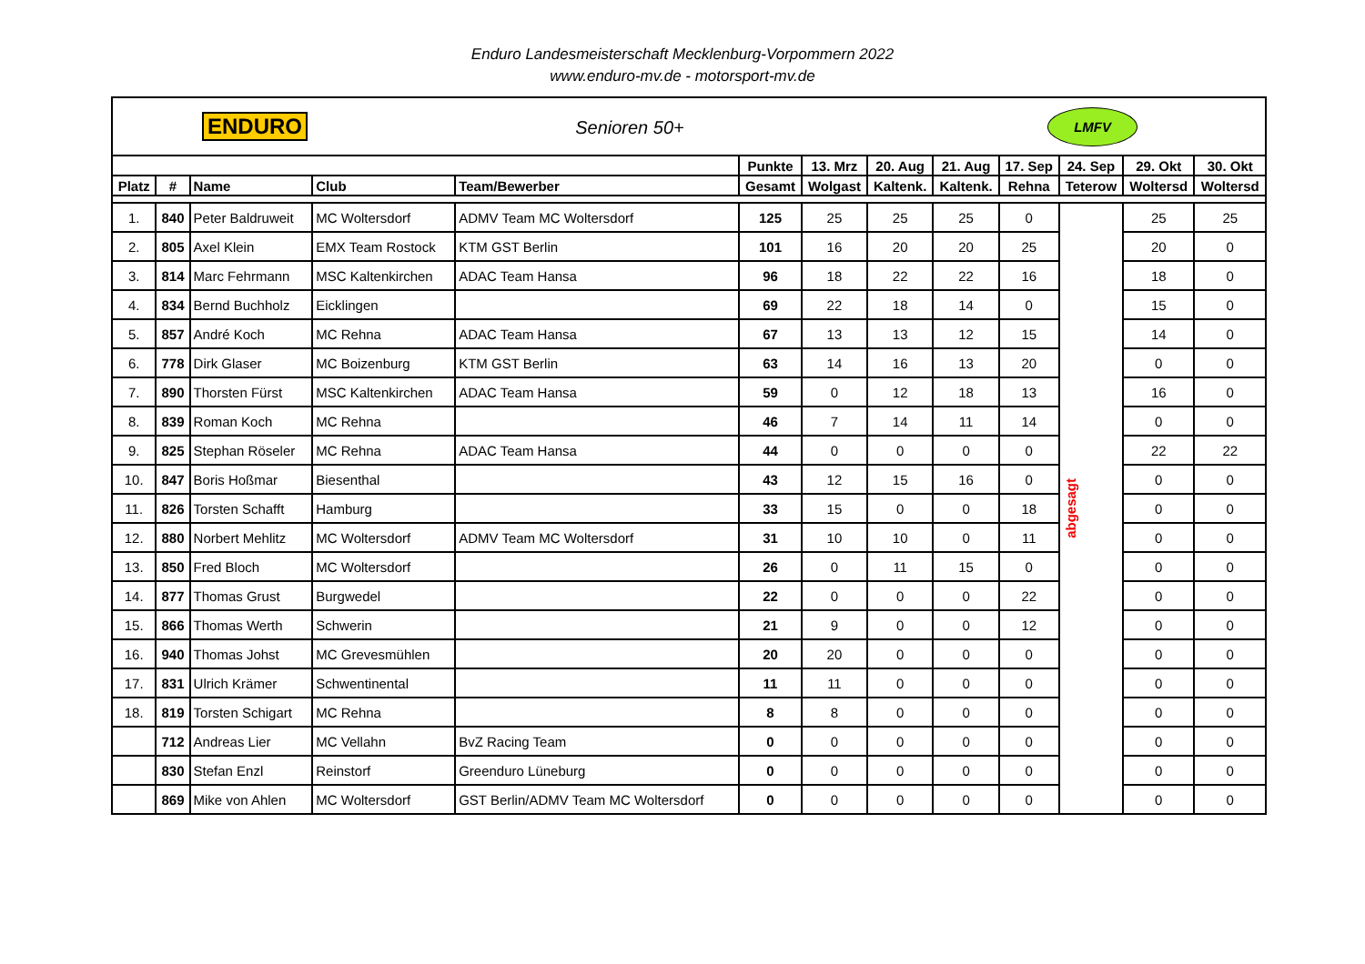Enduro Landesmeisterschaft Mecklenburg-Vorpommern 2022
www.enduro-mv.de - motorsport-mv.de
| ENDURO Senioren 50+ | | | | | LMFV | | | | | | | |
| | | | | | Punkte | 13. Mrz | 20. Aug | 21. Aug | 17. Sep | 24. Sep | 29. Okt | 30. Okt |
| Platz | # | Name | Club | Team/Bewerber | Gesamt | Wolgast | Kaltenk. | Kaltenk. | Rehna | Teterow | Woltersd | Woltersd |
| 1. | 840 | Peter Baldruweit | MC Woltersdorf | ADMV Team MC Woltersdorf | 125 | 25 | 25 | 25 | 0 | abgesagt | 25 | 25 |
| 2. | 805 | Axel Klein | EMX Team Rostock | KTM GST Berlin | 101 | 16 | 20 | 20 | 25 | | 20 | 0 |
| 3. | 814 | Marc Fehrmann | MSC Kaltenkirchen | ADAC Team Hansa | 96 | 18 | 22 | 22 | 16 | | 18 | 0 |
| 4. | 834 | Bernd Buchholz | Eicklingen | | 69 | 22 | 18 | 14 | 0 | | 15 | 0 |
| 5. | 857 | André Koch | MC Rehna | ADAC Team Hansa | 67 | 13 | 13 | 12 | 15 | | 14 | 0 |
| 6. | 778 | Dirk Glaser | MC Boizenburg | KTM GST Berlin | 63 | 14 | 16 | 13 | 20 | | 0 | 0 |
| 7. | 890 | Thorsten Fürst | MSC Kaltenkirchen | ADAC Team Hansa | 59 | 0 | 12 | 18 | 13 | | 16 | 0 |
| 8. | 839 | Roman Koch | MC Rehna | | 46 | 7 | 14 | 11 | 14 | | 0 | 0 |
| 9. | 825 | Stephan Röseler | MC Rehna | ADAC Team Hansa | 44 | 0 | 0 | 0 | 0 | | 22 | 22 |
| 10. | 847 | Boris Hoßmar | Biesenthal | | 43 | 12 | 15 | 16 | 0 | | 0 | 0 |
| 11. | 826 | Torsten Schafft | Hamburg | | 33 | 15 | 0 | 0 | 18 | | 0 | 0 |
| 12. | 880 | Norbert Mehlitz | MC Woltersdorf | ADMV Team MC Woltersdorf | 31 | 10 | 10 | 0 | 11 | | 0 | 0 |
| 13. | 850 | Fred Bloch | MC Woltersdorf | | 26 | 0 | 11 | 15 | 0 | | 0 | 0 |
| 14. | 877 | Thomas Grust | Burgwedel | | 22 | 0 | 0 | 0 | 22 | | 0 | 0 |
| 15. | 866 | Thomas Werth | Schwerin | | 21 | 9 | 0 | 0 | 12 | | 0 | 0 |
| 16. | 940 | Thomas Johst | MC Grevesmühlen | | 20 | 20 | 0 | 0 | 0 | | 0 | 0 |
| 17. | 831 | Ulrich Krämer | Schwentinental | | 11 | 11 | 0 | 0 | 0 | | 0 | 0 |
| 18. | 819 | Torsten Schigart | MC Rehna | | 8 | 8 | 0 | 0 | 0 | | 0 | 0 |
| | 712 | Andreas Lier | MC Vellahn | BvZ Racing Team | 0 | 0 | 0 | 0 | 0 | | 0 | 0 |
| | 830 | Stefan Enzl | Reinstorf | Greenduro Lüneburg | 0 | 0 | 0 | 0 | 0 | | 0 | 0 |
| | 869 | Mike von Ahlen | MC Woltersdorf | GST Berlin/ADMV Team MC Woltersdorf | 0 | 0 | 0 | 0 | 0 | | 0 | 0 |